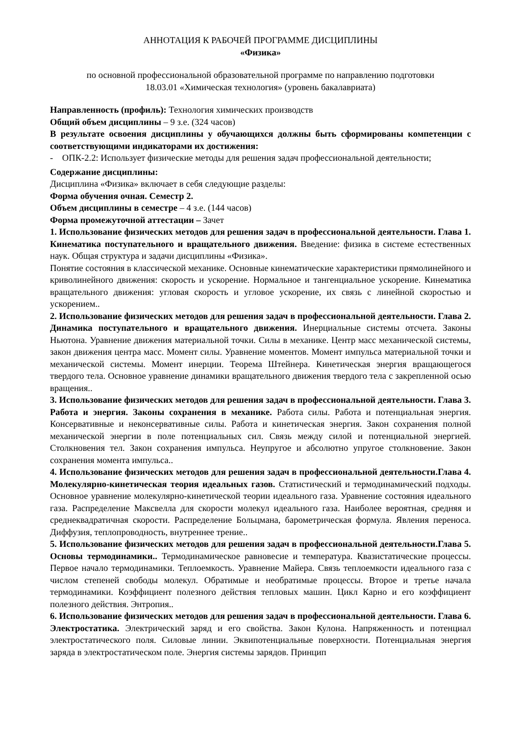АННОТАЦИЯ К РАБОЧЕЙ ПРОГРАММЕ ДИСЦИПЛИНЫ
«Физика»
по основной профессиональной образовательной программе по направлению подготовки
18.03.01 «Химическая технология» (уровень бакалавриата)
Направленность (профиль): Технология химических производств
Общий объем дисциплины – 9 з.е. (324 часов)
В результате освоения дисциплины у обучающихся должны быть сформированы компетенции с соответствующими индикаторами их достижения:
- ОПК-2.2: Использует физические методы для решения задач профессиональной деятельности;
Содержание дисциплины:
Дисциплина «Физика» включает в себя следующие разделы:
Форма обучения очная. Семестр 2.
Объем дисциплины в семестре – 4 з.е. (144 часов)
Форма промежуточной аттестации – Зачет
1. Использование физических методов для решения задач в профессиональной деятельности. Глава 1. Кинематика поступательного и вращательного движения. Введение: физика в системе естественных наук. Общая структура и задачи дисциплины «Физика».
Понятие состояния в классической механике. Основные кинематические характеристики прямолинейного и криволинейного движения: скорость и ускорение. Нормальное и тангенциальное ускорение. Кинематика вращательного движения: угловая скорость и угловое ускорение, их связь с линейной скоростью и ускорением..
2. Использование физических методов для решения задач в профессиональной деятельности. Глава 2. Динамика поступательного и вращательного движения. Инерциальные системы отсчета. Законы Ньютона. Уравнение движения материальной точки. Силы в механике. Центр масс механической системы, закон движения центра масс. Момент силы. Уравнение моментов. Момент импульса материальной точки и механической системы. Момент инерции. Теорема Штейнера. Кинетическая энергия вращающегося твердого тела. Основное уравнение динамики вращательного движения твердого тела с закрепленной осью вращения..
3. Использование физических методов для решения задач в профессиональной деятельности. Глава 3. Работа и энергия. Законы сохранения в механике. Работа силы. Работа и потенциальная энергия. Консервативные и неконсервативные силы. Работа и кинетическая энергия. Закон сохранения полной механической энергии в поле потенциальных сил. Связь между силой и потенциальной энергией. Столкновения тел. Закон сохранения импульса. Неупругое и абсолютно упругое столкновение. Закон сохранения момента импульса..
4. Использование физических методов для решения задач в профессиональной деятельности.Глава 4. Молекулярно-кинетическая теория идеальных газов. Статистический и термодинамический подходы. Основное уравнение молекулярно-кинетической теории идеального газа. Уравнение состояния идеального газа. Распределение Максвелла для скорости молекул идеального газа. Наиболее вероятная, средняя и среднеквадратичная скорости. Распределение Больцмана, барометрическая формула. Явления переноса. Диффузия, теплопроводность, внутреннее трение..
5. Использование физических методов для решения задач в профессиональной деятельности.Глава 5. Основы термодинамики.. Термодинамическое равновесие и температура. Квазистатические процессы. Первое начало термодинамики. Теплоемкость. Уравнение Майера. Связь теплоемкости идеального газа с числом степеней свободы молекул. Обратимые и необратимые процессы. Второе и третье начала термодинамики. Коэффициент полезного действия тепловых машин. Цикл Карно и его коэффициент полезного действия. Энтропия..
6. Использование физических методов для решения задач в профессиональной деятельности. Глава 6. Электростатика. Электрический заряд и его свойства. Закон Кулона. Напряженность и потенциал электростатического поля. Силовые линии. Эквипотенциальные поверхности. Потенциальная энергия заряда в электростатическом поле. Энергия системы зарядов. Принцип